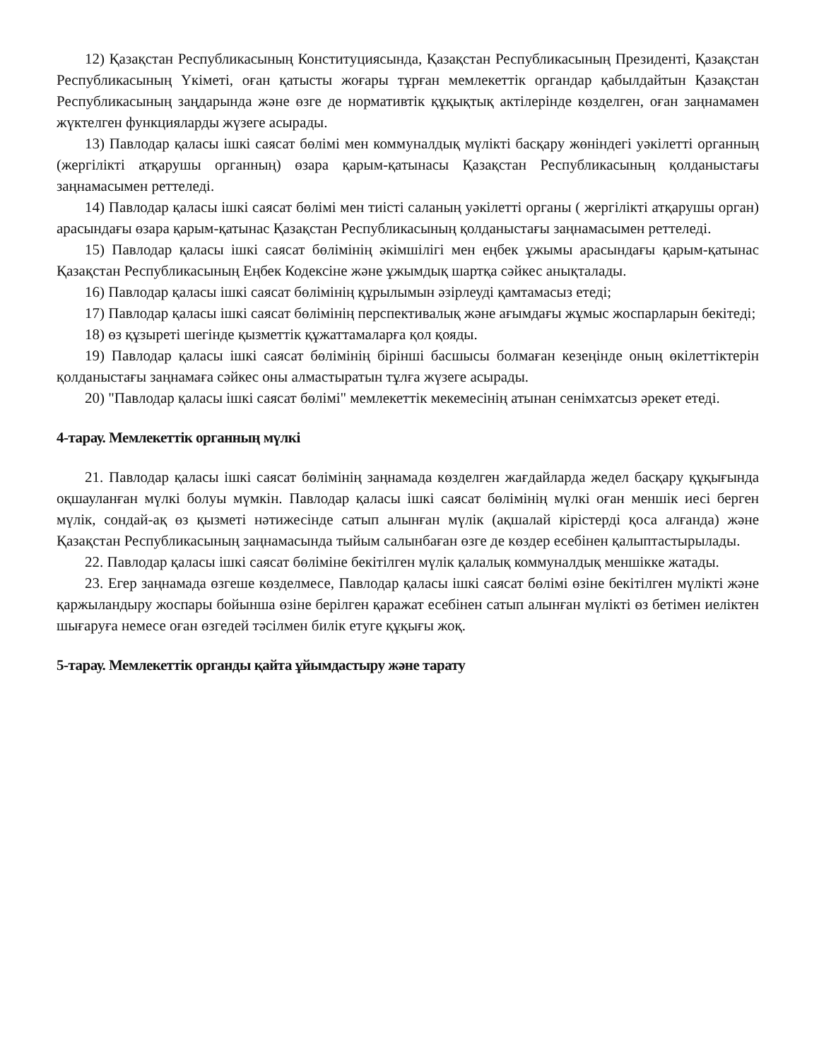12) Қазақстан Республикасының Конституциясында, Қазақстан Республикасының Президенті, Қазақстан Республикасының Үкіметі, оған қатысты жоғары тұрған мемлекеттік органдар қабылдайтын Қазақстан Республикасының заңдарында және өзге де нормативтік құқықтық актілерінде көзделген, оған заңнамамен жүктелген функцияларды жүзеге асырады.
13) Павлодар қаласы ішкі саясат бөлімі мен коммуналдық мүлікті басқару жөніндегі уәкілетті органның (жергілікті атқарушы органның) өзара қарым-қатынасы Қазақстан Республикасының қолданыстағы заңнамасымен реттеледі.
14) Павлодар қаласы ішкі саясат бөлімі мен тиісті саланың уәкілетті органы ( жергілікті атқарушы орган) арасындағы өзара қарым-қатынас Қазақстан Республикасының қолданыстағы заңнамасымен реттеледі.
15) Павлодар қаласы ішкі саясат бөлімінің әкімшілігі мен еңбек ұжымы арасындағы қарым-қатынас Қазақстан Республикасының Еңбек Кодексіне және ұжымдық шартқа сәйкес анықталады.
16) Павлодар қаласы ішкі саясат бөлімінің құрылымын әзірлеуді қамтамасыз етеді;
17) Павлодар қаласы ішкі саясат бөлімінің перспективалық және ағымдағы жұмыс жоспарларын бекітеді;
18) өз құзыреті шегінде қызметтік құжаттамаларға қол қояды.
19) Павлодар қаласы ішкі саясат бөлімінің бірінші басшысы болмаған кезеңінде оның өкілеттіктерін қолданыстағы заңнамаға сәйкес оны алмастыратын тұлға жүзеге асырады.
20) "Павлодар қаласы ішкі саясат бөлімі" мемлекеттік мекемесінің атынан сенімхатсыз әрекет етеді.
4-тарау. Мемлекеттік органның мүлкі
21. Павлодар қаласы ішкі саясат бөлімінің заңнамада көзделген жағдайларда жедел басқару құқығында оқшауланған мүлкі болуы мүмкін. Павлодар қаласы ішкі саясат бөлімінің мүлкі оған меншік иесі берген мүлік, сондай-ақ өз қызметі нәтижесінде сатып алынған мүлік (ақшалай кірістерді қоса алғанда) және Қазақстан Республикасының заңнамасында тыйым салынбаған өзге де көздер есебінен қалыптастырылады.
22. Павлодар қаласы ішкі саясат бөліміне бекітілген мүлік қалалық коммуналдық меншікке жатады.
23. Егер заңнамада өзгеше көзделмесе, Павлодар қаласы ішкі саясат бөлімі өзіне бекітілген мүлікті және қаржыландыру жоспары бойынша өзіне берілген қаражат есебінен сатып алынған мүлікті өз бетімен иеліктен шығаруға немесе оған өзгедей тәсілмен билік етуге құқығы жоқ.
5-тарау. Мемлекеттік органды қайта ұйымдастыру және тарату